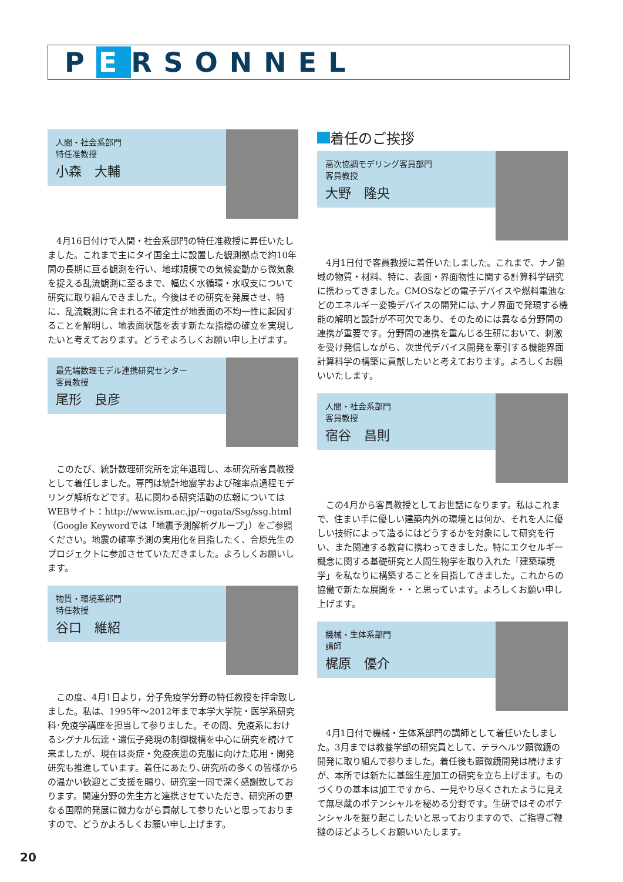P E RSONNEL
人間・社会系部門
特任准教授
小森　大輔
4月16日付けで人間・社会系部門の特任准教授に昇任いたしました。これまで主にタイ国全土に設置した観測拠点で約10年間の長期に亘る観測を行い、地球規模での気候変動から微気象を捉える乱流観測に至るまで、幅広く水循環・水収支について研究に取り組んできました。今後はその研究を発展させ、特に、乱流観測に含まれる不確定性が地表面の不均一性に起因することを解明し、地表面状態を表す新たな指標の確立を実現したいと考えております。どうぞよろしくお願い申し上げます。
最先端数理モデル連携研究センター
客員教授
尾形　良彦
このたび、統計数理研究所を定年退職し、本研究所客員教授として着任しました。専門は統計地震学および確率点過程モデリング解析などです。私に関わる研究活動の広報についてはWEBサイト：http://www.ism.ac.jp/~ogata/Ssg/ssg.html（Google Keywordでは「地震予測解析グループ」）をご参照ください。地震の確率予測の実用化を目指したく、合原先生のプロジェクトに参加させていただきました。よろしくお願いします。
物質・環境系部門
特任教授
谷口　維紹
この度、4月1日より，分子免疫学分野の特任教授を拝命致しました。私は、1995年～2012年まで本学大学院・医学系研究科･免疫学講座を担当して参りました。その間、免疫系におけるシグナル伝達・遺伝子発現の制御機構を中心に研究を続けて来ましたが、現在は炎症・免疫疾患の克服に向けた応用・開発研究も推進しています。着任にあたり､研究所の多くの皆様からの温かい歓迎とご支援を賜り、研究室一同で深く感謝致しております。関連分野の先生方と連携させていただき、研究所の更なる国際的発展に微力ながら貢献して参りたいと思っておりますので、どうかよろしくお願い申し上げます。
着任のご挨拶
高次協調モデリング客員部門
客員教授
大野　隆央
4月1日付で客員教授に着任いたしました。これまで、ナノ領域の物質・材料、特に、表面・界面物性に関する計算科学研究に携わってきました。CMOSなどの電子デバイスや燃料電池などのエネルギー変換デバイスの開発には､ナノ界面で発現する機能の解明と設計が不可欠であり、そのためには異なる分野間の連携が重要です。分野間の連携を重んじる生研において、刺激を受け発信しながら、次世代デバイス開発を牽引する機能界面計算科学の構築に貢献したいと考えております。よろしくお願いいたします。
人間・社会系部門
客員教授
宿谷　昌則
この4月から客員教授としてお世話になります。私はこれまで、住まい手に優しい建築内外の環境とは何か、それを人に優しい技術によって造るにはどうするかを対象にして研究を行い、また関連する教育に携わってきました。特にエクセルギー概念に関する基礎研究と人間生物学を取り入れた「建築環境学」を私なりに構築することを目指してきました。これからの協働で新たな展開を・・と思っています。よろしくお願い申し上げます。
機械・生体系部門
講師
梶原　優介
4月1日付で機械・生体系部門の講師として着任いたしました。3月までは教養学部の研究員として、テラヘルツ顕微鏡の開発に取り組んで参りました。着任後も顕微鏡開発は続けますが、本所では新たに基盤生産加工の研究を立ち上げます。ものづくりの基本は加工ですから、一見やり尽くされたように見えて無尽蔵のポテンシャルを秘める分野です。生研ではそのポテンシャルを掘り起こしたいと思っておりますので、ご指導ご鞭撻のほどよろしくお願いいたします。
20